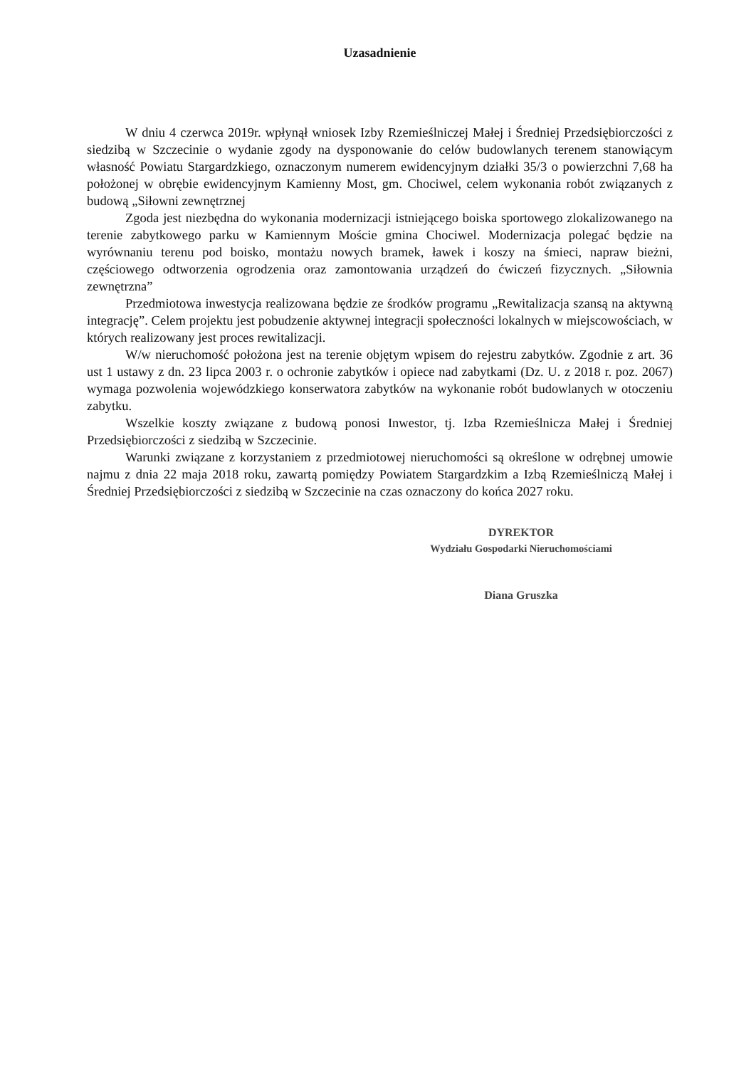Uzasadnienie
W dniu 4 czerwca 2019r. wpłynął wniosek Izby Rzemieślniczej Małej i Średniej Przedsiębiorczości z siedzibą w Szczecinie o wydanie zgody na dysponowanie do celów budowlanych terenem stanowiącym własność Powiatu Stargardzkiego, oznaczonym numerem ewidencyjnym działki 35/3 o powierzchni 7,68 ha położonej w obrębie ewidencyjnym Kamienny Most, gm. Chociwel, celem wykonania robót związanych z budową „Siłowni zewnętrznej
Zgoda jest niezbędna do wykonania modernizacji istniejącego boiska sportowego zlokalizowanego na terenie zabytkowego parku w Kamiennym Moście gmina Chociwel. Modernizacja polegać będzie na wyrównaniu terenu pod boisko, montażu nowych bramek, ławek i koszy na śmieci, napraw bieżni, częściowego odtworzenia ogrodzenia oraz zamontowania urządzeń do ćwiczeń fizycznych. „Siłownia zewnętrzna”
Przedmiotowa inwestycja realizowana będzie ze środków programu „Rewitalizacja szansą na aktywną integrację”. Celem projektu jest pobudzenie aktywnej integracji społeczności lokalnych w miejscowościach, w których realizowany jest proces rewitalizacji.
W/w nieruchomość położona jest na terenie objętym wpisem do rejestru zabytków. Zgodnie z art. 36 ust 1 ustawy z dn. 23 lipca 2003 r. o ochronie zabytków i opiece nad zabytkami (Dz. U. z 2018 r. poz. 2067) wymaga pozwolenia wojewódzkiego konserwatora zabytków na wykonanie robót budowlanych w otoczeniu zabytku.
Wszelkie koszty związane z budową ponosi Inwestor, tj. Izba Rzemieślnicza Małej i Średniej Przedsiębiorczości z siedzibą w Szczecinie.
Warunki związane z korzystaniem z przedmiotowej nieruchomości są określone w odrębnej umowie najmu z dnia 22 maja 2018 roku, zawartą pomiędzy Powiatem Stargardzkim a Izbą Rzemieślniczą Małej i Średniej Przedsiębiorczości z siedzibą w Szczecinie na czas oznaczony do końca 2027 roku.
DYREKTOR
Wydziału Gospodarki Nieruchomościami
Diana Gruszka